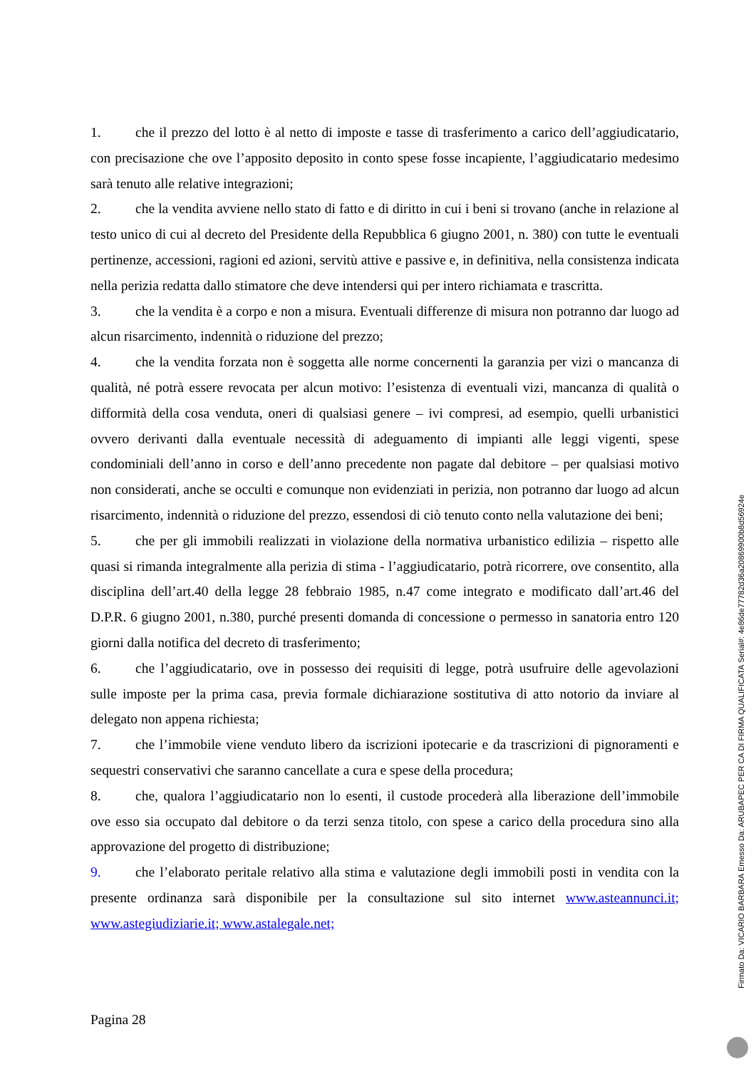1. che il prezzo del lotto è al netto di imposte e tasse di trasferimento a carico dell’aggiudicatario, con precisazione che ove l’apposito deposito in conto spese fosse incapiente, l’aggiudicatario medesimo sarà tenuto alle relative integrazioni;
2. che la vendita avviene nello stato di fatto e di diritto in cui i beni si trovano (anche in relazione al testo unico di cui al decreto del Presidente della Repubblica 6 giugno 2001, n. 380) con tutte le eventuali pertinenze, accessioni, ragioni ed azioni, servitù attive e passive e, in definitiva, nella consistenza indicata nella perizia redatta dallo stimatore che deve intendersi qui per intero richiamata e trascritta.
3. che la vendita è a corpo e non a misura. Eventuali differenze di misura non potranno dar luogo ad alcun risarcimento, indennità o riduzione del prezzo;
4. che la vendita forzata non è soggetta alle norme concernenti la garanzia per vizi o mancanza di qualità, né potrà essere revocata per alcun motivo: l’esistenza di eventuali vizi, mancanza di qualità o difformità della cosa venduta, oneri di qualsiasi genere – ivi compresi, ad esempio, quelli urbanistici ovvero derivanti dalla eventuale necessità di adeguamento di impianti alle leggi vigenti, spese condominiali dell’anno in corso e dell’anno precedente non pagate dal debitore – per qualsiasi motivo non considerati, anche se occulti e comunque non evidenziati in perizia, non potranno dar luogo ad alcun risarcimento, indennità o riduzione del prezzo, essendosi di ciò tenuto conto nella valutazione dei beni;
5. che per gli immobili realizzati in violazione della normativa urbanistico edilizia – rispetto alle quasi si rimanda integralmente alla perizia di stima - l’aggiudicatario, potrà ricorrere, ove consentito, alla disciplina dell’art.40 della legge 28 febbraio 1985, n.47 come integrato e modificato dall’art.46 del D.P.R. 6 giugno 2001, n.380, purché presenti domanda di concessione o permesso in sanatoria entro 120 giorni dalla notifica del decreto di trasferimento;
6. che l’aggiudicatario, ove in possesso dei requisiti di legge, potrà usufruire delle agevolazioni sulle imposte per la prima casa, previa formale dichiarazione sostitutiva di atto notorio da inviare al delegato non appena richiesta;
7. che l’immobile viene venduto libero da iscrizioni ipotecarie e da trascrizioni di pignoramenti e sequestri conservativi che saranno cancellate a cura e spese della procedura;
8. che, qualora l’aggiudicatario non lo esenti, il custode procederà alla liberazione dell’immobile ove esso sia occupato dal debitore o da terzi senza titolo, con spese a carico della procedura sino alla approvazione del progetto di distribuzione;
9. che l’elaborato peritale relativo alla stima e valutazione degli immobili posti in vendita con la presente ordinanza sarà disponibile per la consultazione sul sito internet www.asteannunci.it; www.astegiudiziarie.it; www.astalegale.net;
Pagina 28
Firmato Da: VICARIO BARBARA Emesso Da: ARUBAPEC PER CA DI FIRMA QUALIFICATA Serial#: 4e86de77782d36a20869900b8d56924e